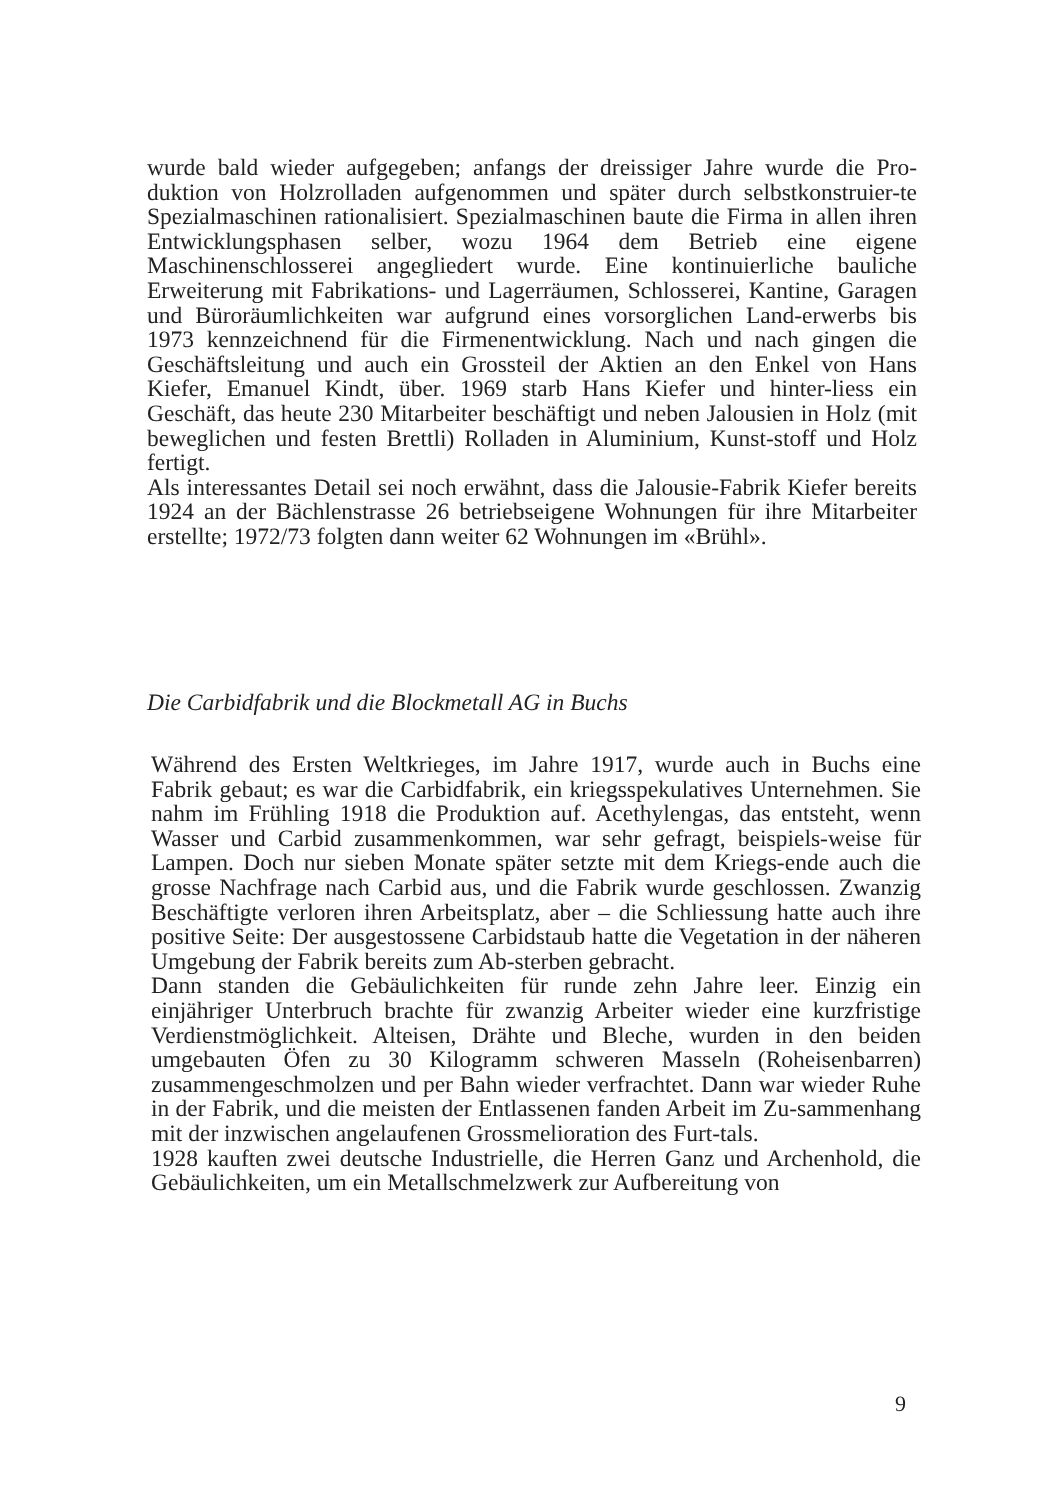wurde bald wieder aufgegeben; anfangs der dreissiger Jahre wurde die Pro-duktion von Holzrolladen aufgenommen und später durch selbstkonstruier-te Spezialmaschinen rationalisiert. Spezialmaschinen baute die Firma in allen ihren Entwicklungsphasen selber, wozu 1964 dem Betrieb eine eigene Maschinenschlosserei angegliedert wurde. Eine kontinuierliche bauliche Erweiterung mit Fabrikations- und Lagerräumen, Schlosserei, Kantine, Garagen und Büroräumlichkeiten war aufgrund eines vorsorglichen Land-erwerbs bis 1973 kennzeichnend für die Firmenentwicklung. Nach und nach gingen die Geschäftsleitung und auch ein Grossteil der Aktien an den Enkel von Hans Kiefer, Emanuel Kindt, über. 1969 starb Hans Kiefer und hinter-liess ein Geschäft, das heute 230 Mitarbeiter beschäftigt und neben Jalousien in Holz (mit beweglichen und festen Brettli) Rolladen in Aluminium, Kunst-stoff und Holz fertigt.
Als interessantes Detail sei noch erwähnt, dass die Jalousie-Fabrik Kiefer bereits 1924 an der Bächlenstrasse 26 betriebseigene Wohnungen für ihre Mitarbeiter erstellte; 1972/73 folgten dann weiter 62 Wohnungen im «Brühl».
Die Carbidfabrik und die Blockmetall AG in Buchs
Während des Ersten Weltkrieges, im Jahre 1917, wurde auch in Buchs eine Fabrik gebaut; es war die Carbidfabrik, ein kriegsspekulatives Unternehmen. Sie nahm im Frühling 1918 die Produktion auf. Acethylengas, das entsteht, wenn Wasser und Carbid zusammenkommen, war sehr gefragt, beispiels-weise für Lampen. Doch nur sieben Monate später setzte mit dem Kriegs-ende auch die grosse Nachfrage nach Carbid aus, und die Fabrik wurde geschlossen. Zwanzig Beschäftigte verloren ihren Arbeitsplatz, aber – die Schliessung hatte auch ihre positive Seite: Der ausgestossene Carbidstaub hatte die Vegetation in der näheren Umgebung der Fabrik bereits zum Ab-sterben gebracht.
Dann standen die Gebäulichkeiten für runde zehn Jahre leer. Einzig ein einjähriger Unterbruch brachte für zwanzig Arbeiter wieder eine kurzfristige Verdienstmöglichkeit. Alteisen, Drähte und Bleche, wurden in den beiden umgebauten Öfen zu 30 Kilogramm schweren Masseln (Roheisenbarren) zusammengeschmolzen und per Bahn wieder verfrachtet. Dann war wieder Ruhe in der Fabrik, und die meisten der Entlassenen fanden Arbeit im Zu-sammenhang mit der inzwischen angelaufenen Grossmelioration des Furt-tals.
1928 kauften zwei deutsche Industrielle, die Herren Ganz und Archenhold, die Gebäulichkeiten, um ein Metallschmelzwerk zur Aufbereitung von
9